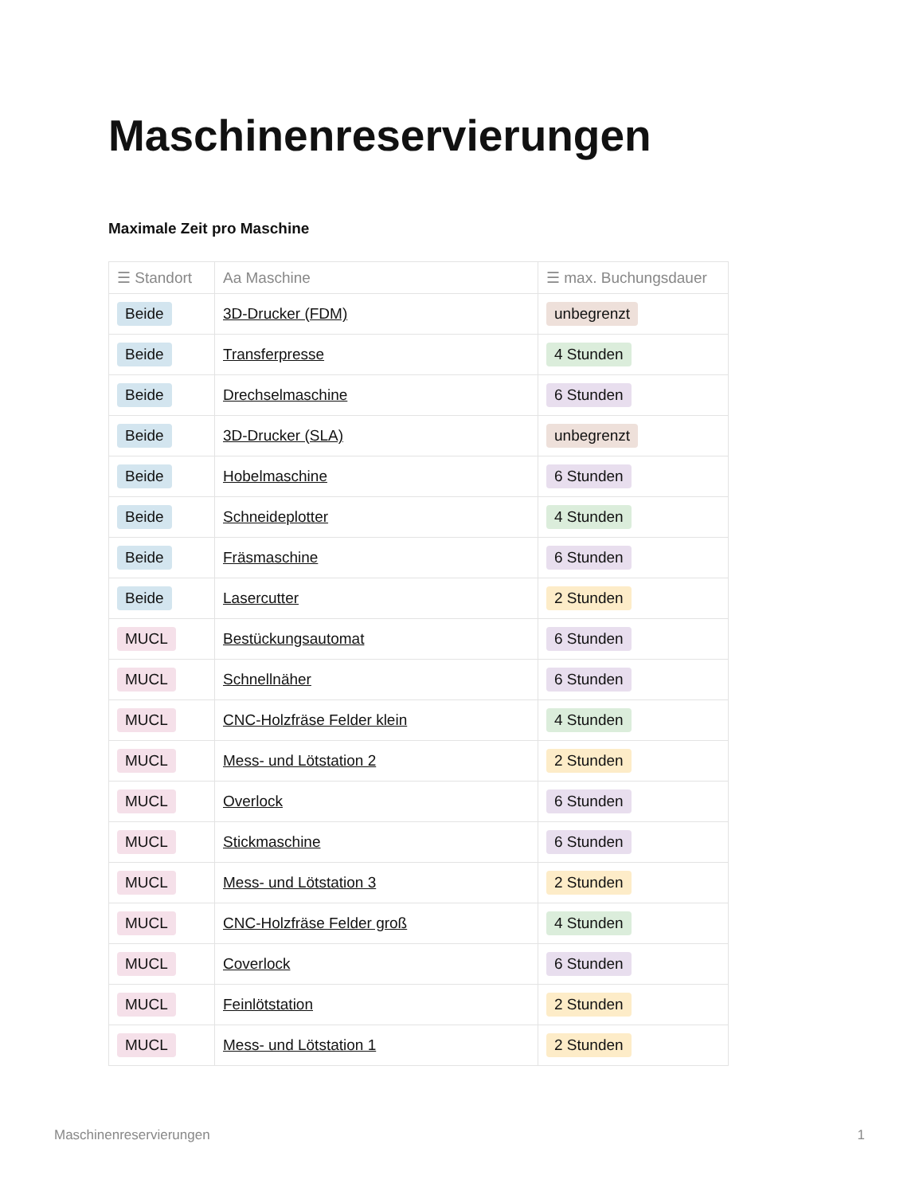Maschinenreservierungen
Maximale Zeit pro Maschine
| ☰ Standort | Aa Maschine | ☰ max. Buchungsdauer |
| --- | --- | --- |
| Beide | 3D-Drucker (FDM) | unbegrenzt |
| Beide | Transferpresse | 4 Stunden |
| Beide | Drechselmaschine | 6 Stunden |
| Beide | 3D-Drucker (SLA) | unbegrenzt |
| Beide | Hobelmaschine | 6 Stunden |
| Beide | Schneideplotter | 4 Stunden |
| Beide | Fräsmaschine | 6 Stunden |
| Beide | Lasercutter | 2 Stunden |
| MUCL | Bestückungsautomat | 6 Stunden |
| MUCL | Schnellnäher | 6 Stunden |
| MUCL | CNC-Holzfräse Felder klein | 4 Stunden |
| MUCL | Mess- und Lötstation 2 | 2 Stunden |
| MUCL | Overlock | 6 Stunden |
| MUCL | Stickmaschine | 6 Stunden |
| MUCL | Mess- und Lötstation 3 | 2 Stunden |
| MUCL | CNC-Holzfräse Felder groß | 4 Stunden |
| MUCL | Coverlock | 6 Stunden |
| MUCL | Feinlötstation | 2 Stunden |
| MUCL | Mess- und Lötstation 1 | 2 Stunden |
Maschinenreservierungen 1